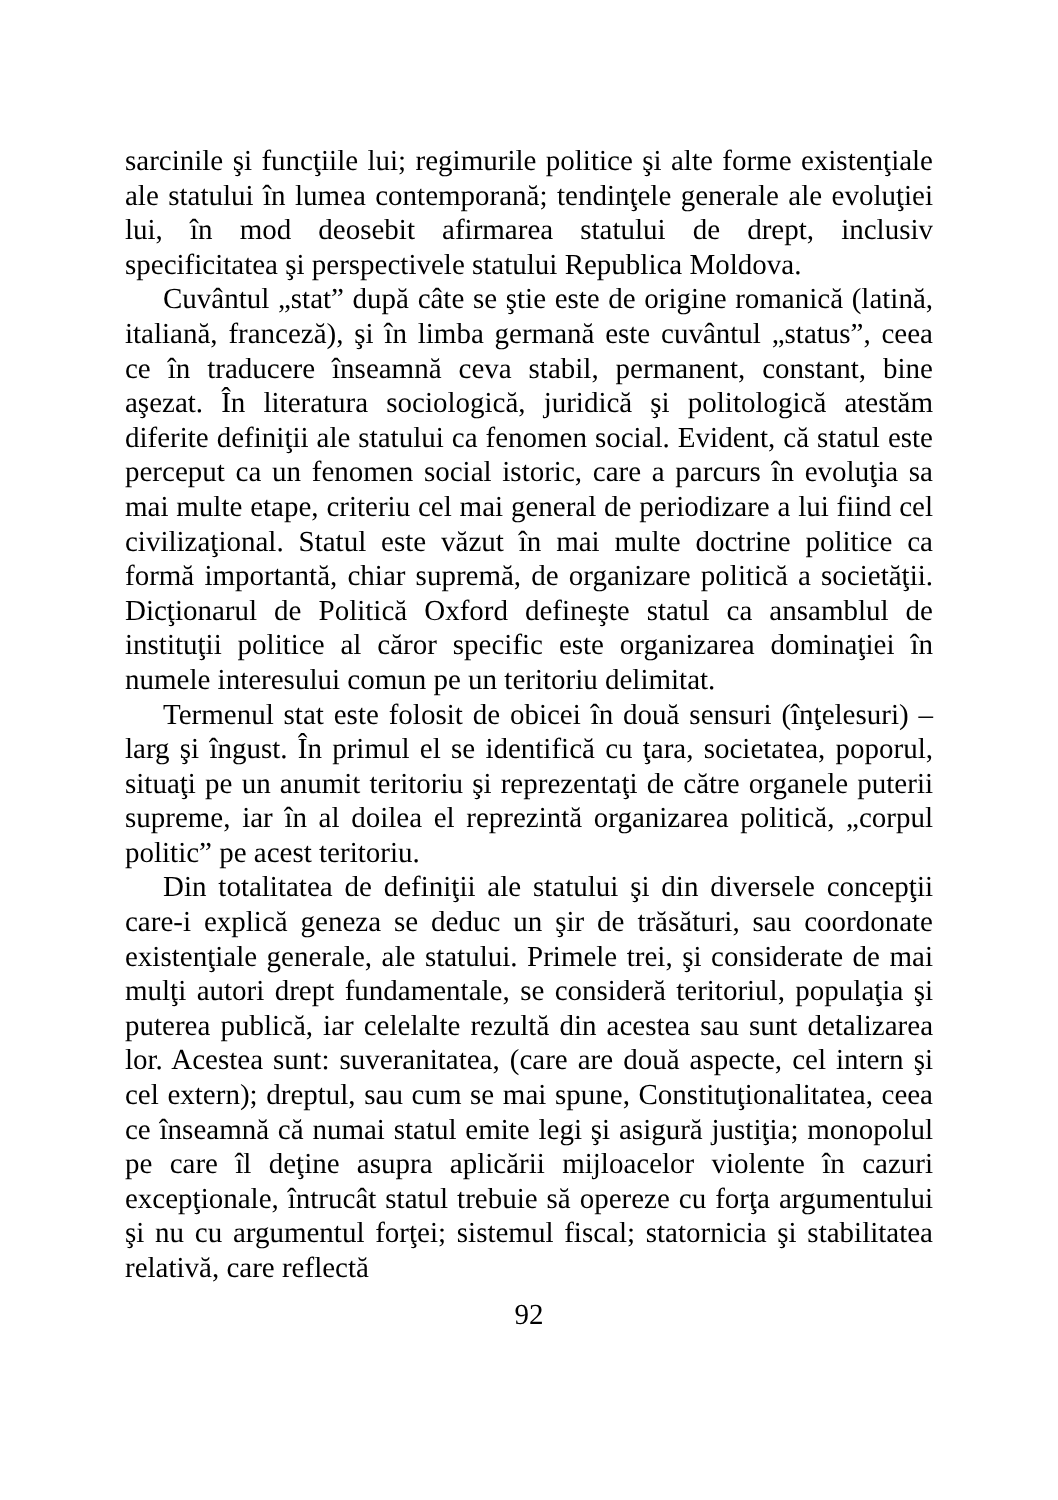sarcinile şi funcţiile lui; regimurile politice şi alte forme existenţiale ale statului în lumea contemporană; tendinţele generale ale evoluţiei lui, în mod deosebit afirmarea statului de drept, inclusiv specificitatea şi perspectivele statului Republica Moldova.
Cuvântul „stat” după câte se ştie este de origine romanică (latină, italiană, franceză), şi în limba germană este cuvântul „status”, ceea ce în traducere înseamnă ceva stabil, permanent, constant, bine aşezat. În literatura sociologică, juridică şi politologică atestăm diferite definiţii ale statului ca fenomen social. Evident, că statul este perceput ca un fenomen social istoric, care a parcurs în evoluţia sa mai multe etape, criteriu cel mai general de periodizare a lui fiind cel civilizaţional. Statul este văzut în mai multe doctrine politice ca formă importantă, chiar supremă, de organizare politică a societăţii. Dicţionarul de Politică Oxford defineşte statul ca ansamblul de instituţii politice al căror specific este organizarea dominaţiei în numele interesului comun pe un teritoriu delimitat.
Termenul stat este folosit de obicei în două sensuri (înţelesuri) – larg şi îngust. În primul el se identifică cu ţara, societatea, poporul, situaţi pe un anumit teritoriu şi reprezentaţi de către organele puterii supreme, iar în al doilea el reprezintă organizarea politică, „corpul politic” pe acest teritoriu.
Din totalitatea de definiţii ale statului şi din diversele concepţii care-i explică geneza se deduc un şir de trăsături, sau coordonate existenţiale generale, ale statului. Primele trei, şi considerate de mai mulţi autori drept fundamentale, se consideră teritoriul, populaţia şi puterea publică, iar celelalte rezultă din acestea sau sunt detalizarea lor. Acestea sunt: suveranitatea, (care are două aspecte, cel intern şi cel extern); dreptul, sau cum se mai spune, Constituţionalitatea, ceea ce înseamnă că numai statul emite legi şi asigură justiţia; monopolul pe care îl deţine asupra aplicării mijloacelor violente în cazuri excepţionale, întrucât statul trebuie să opereze cu forţa argumentului şi nu cu argumentul forţei; sistemul fiscal; statornicia şi stabilitatea relativă, care reflectă
92